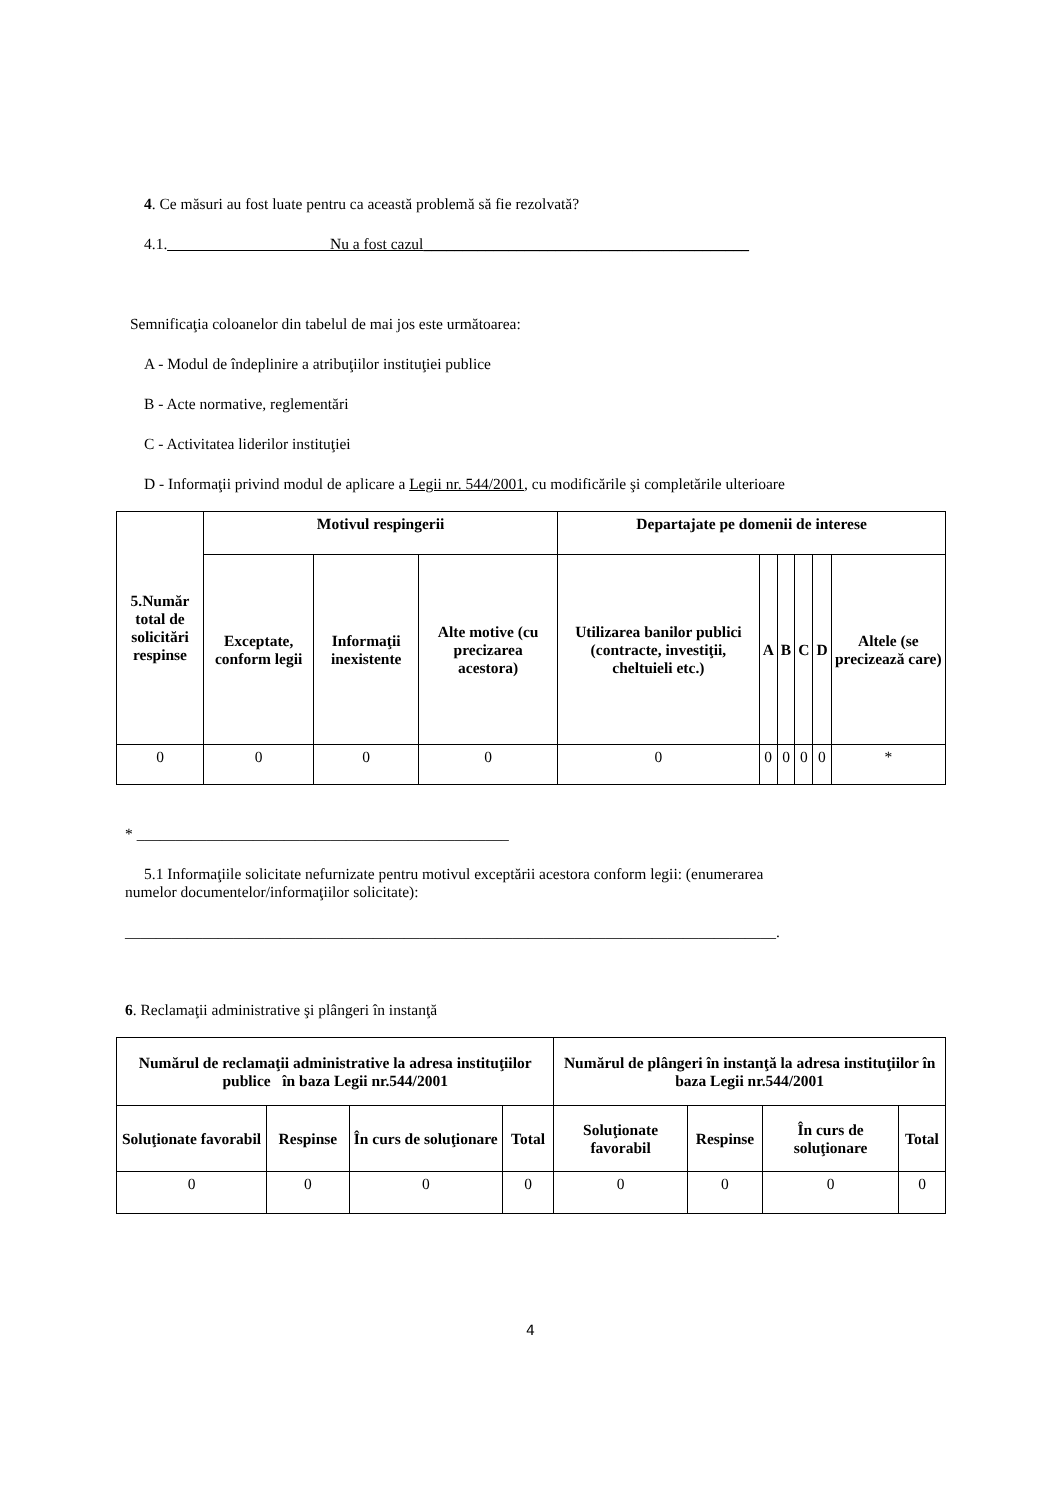4. Ce măsuri au fost luate pentru ca această problemă să fie rezolvată?
4.1._____________________Nu a fost cazul__________________________________________
Semnificaţia coloanelor din tabelul de mai jos este următoarea:
A - Modul de îndeplinire a atribuţiilor instituţiei publice
B - Acte normative, reglementări
C - Activitatea liderilor instituţiei
D - Informaţii privind modul de aplicare a Legii nr. 544/2001, cu modificările şi completările ulterioare
| 5.Număr total de solicitări respinse | Motivul respingerii | | | Departajate pe domenii de interese | | | | | |
| --- | --- | --- | --- | --- | --- | --- | --- | --- | --- |
| | Exceptate, conform legii | Informaţii inexistente | Alte motive (cu precizarea acestora) | Utilizarea banilor publici (contracte, investiţii, cheltuieli etc.) | A | B | C | D | Altele (se precizează care) |
| 0 | 0 | 0 | 0 | 0 | 0 | 0 | 0 | 0 | * |
* ________________________________________________
5.1 Informaţiile solicitate nefurnizate pentru motivul exceptării acestora conform legii: (enumerarea
numelor documentelor/informaţiilor solicitate):
____________________________________________________________________________________.
6. Reclamaţii administrative şi plângeri în instanţă
| Numărul de reclamaţii administrative la adresa instituţiilor publice în baza Legii nr.544/2001 | | | | Numărul de plângeri în instanţă la adresa instituţiilor în baza Legii nr.544/2001 | | | |
| --- | --- | --- | --- | --- | --- | --- | --- |
| Soluţionate favorabil | Respinse | În curs de soluţionare | Total | Soluţionate favorabil | Respinse | În curs de soluţionare | Total |
| 0 | 0 | 0 | 0 | 0 | 0 | 0 | 0 |
4